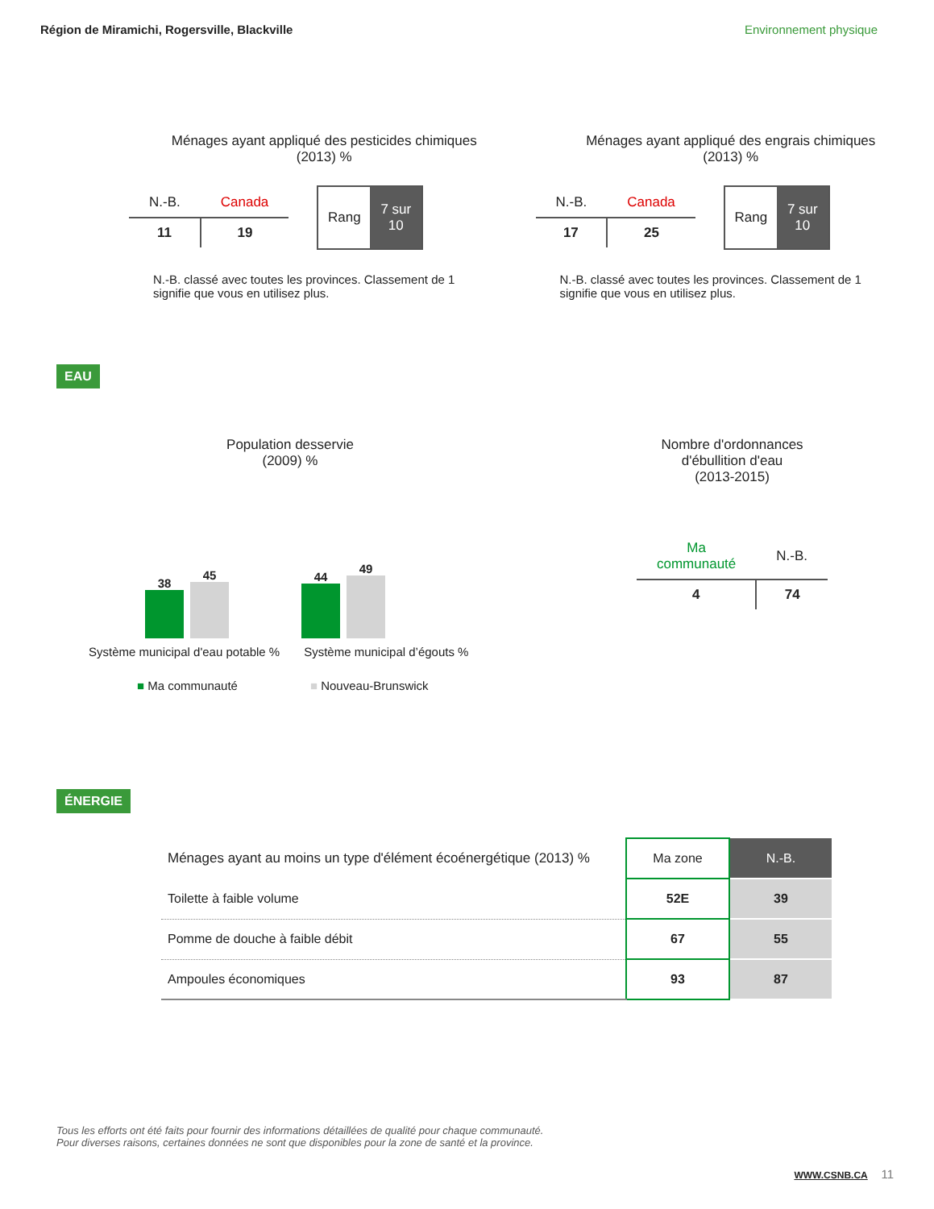Région de Miramichi, Rogersville, Blackville Environnement physique
Ménages ayant appliqué des pesticides chimiques
(2013) %
| N.-B. | Canada |
| 11 | 19 |
Rang 7 sur
10
N.-B. classé avec toutes les provinces. Classement de 1
signifie que vous en utilisez plus.
Ménages ayant appliqué des engrais chimiques
(2013) %
| N.-B. | Canada |
| 17 | 25 |
Rang 7 sur
10
N.-B. classé avec toutes les provinces. Classement de 1
signifie que vous en utilisez plus.
EAU
Population desservie
(2009) %
38
45
44
49
Système municipal d'eau potable % Système municipal d’égouts %
■ Ma communauté ■ Nouveau-Brunswick
Nombre d'ordonnances
d'ébullition d'eau
(2013-2015)
| Ma communauté | N.-B. |
| 4 | 74 |
ÉNERGIE
| Ménages ayant au moins un type d'élément écoénergétique (2013) % | Ma zone | N.-B. |
| Toilette à faible volume | 52E | 39 |
| Pomme de douche à faible débit | 67 | 55 |
| Ampoules économiques | 93 | 87 |
Tous les efforts ont été faits pour fournir des informations détaillées de qualité pour chaque communauté.
Pour diverses raisons, certaines données ne sont que disponibles pour la zone de santé et la province.
WWW.CSNB.CA 11